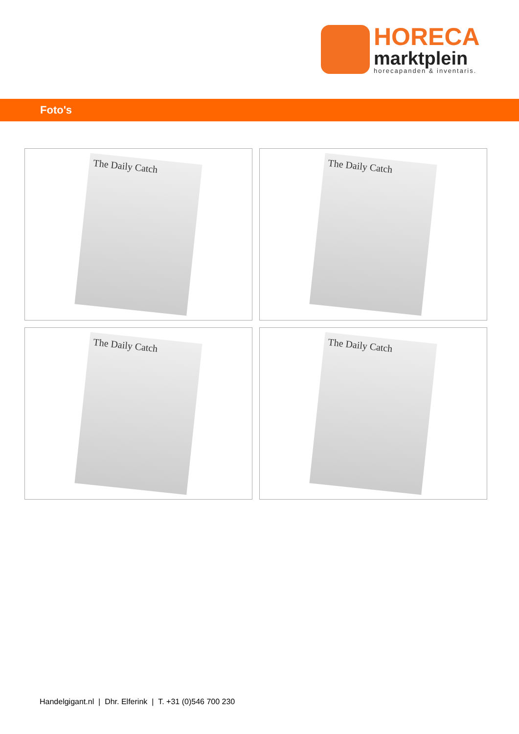HORECA
marktplein
horecapanden & inventaris.
Foto's
The Daily Catch
The Daily Catch
The Daily Catch
The Daily Catch
Handelgigant.nl | Dhr. Elferink | T. +31 (0)546 700 230